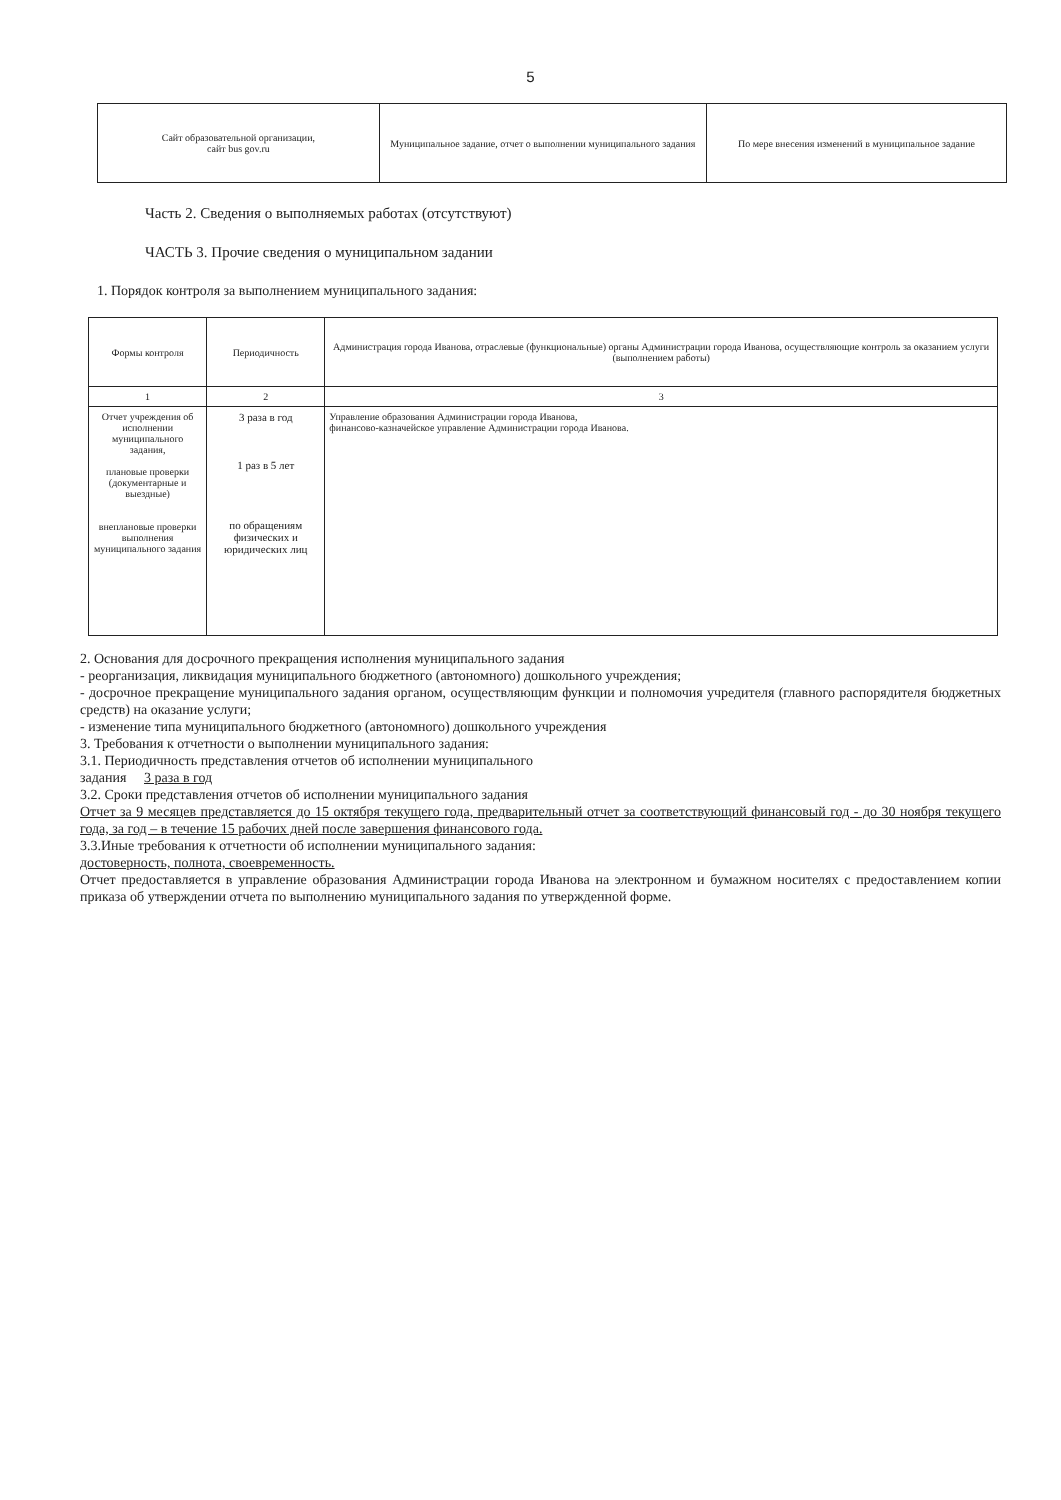5
| Сайт образовательной организации, сайт bus gov.ru | Муниципальное задание, отчет о выполнении муниципального задания | По мере внесения изменений в муниципальное задание |
Часть 2. Сведения о выполняемых работах (отсутствуют)
ЧАСТЬ 3. Прочие сведения о муниципальном задании
1. Порядок контроля за выполнением муниципального задания:
| Формы контроля | Периодичность | Администрация города Иванова, отраслевые (функциональные) органы Администрации города Иванова, осуществляющие контроль за оказанием услуги (выполнением работы) |
| --- | --- | --- |
| 1 | 2 | 3 |
| Отчет учреждения об исполнении муниципального задания, плановые проверки (документарные и выездные) внеплановые проверки выполнения муниципального задания | 3 раза в год 1 раз в 5 лет по обращениям физических и юридических лиц | Управление образования Администрации города Иванова, финансово-казначейское управление Администрации города Иванова. |
2. Основания для досрочного прекращения исполнения муниципального задания
- реорганизация, ликвидация муниципального бюджетного (автономного) дошкольного учреждения;
- досрочное прекращение муниципального задания органом, осуществляющим функции и полномочия учредителя (главного распорядителя бюджетных средств) на оказание услуги;
- изменение типа муниципального бюджетного (автономного) дошкольного учреждения
3. Требования к отчетности о выполнении муниципального задания:
3.1. Периодичность представления отчетов об исполнении муниципального
задания 3 раза в год
3.2. Сроки представления отчетов об исполнении муниципального задания
Отчет за 9 месяцев представляется до 15 октября текущего года, предварительный отчет за соответствующий финансовый год - до 30 ноября текущего года, за год – в течение 15 рабочих дней после завершения финансового года.
3.3.Иные требования к отчетности об исполнении муниципального задания:
достоверность, полнота, своевременность.
Отчет предоставляется в управление образования Администрации города Иванова на электронном и бумажном носителях с предоставлением копии приказа об утверждении отчета по выполнению муниципального задания по утвержденной форме.